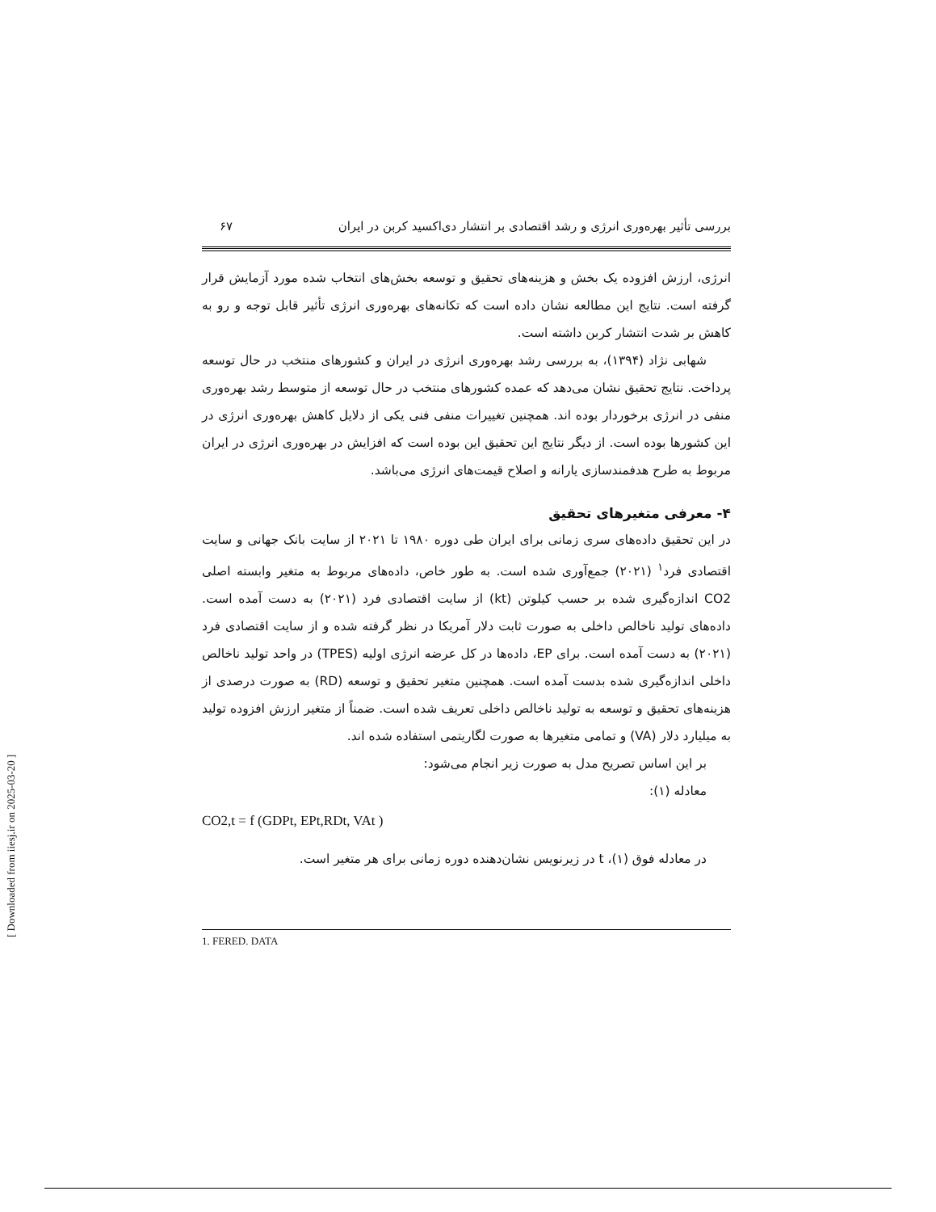بررسی تأثیر بهره‌وری انرژی و رشد اقتصادی بر انتشار دی‌اکسید کربن در ایران ۶۷
انرژی، ارزش افزوده یک بخش و هزینه‌های تحقیق و توسعه بخش‌های انتخاب شده مورد آزمایش قرار گرفته است. نتایج این مطالعه نشان داده است که تکانه‌های بهره‌وری انرژی تأثیر قابل توجه و رو به کاهش بر شدت انتشار کربن داشته است.
شهابی نژاد (۱۳۹۴)، به بررسی رشد بهره‌وری انرژی در ایران و کشورهای منتخب در حال توسعه پرداخت. نتایج تحقیق نشان می‌دهد که عمده کشورهای منتخب در حال توسعه از متوسط رشد بهره‌وری منفی در انرژی برخوردار بوده اند. همچنین تغییرات منفی فنی یکی از دلایل کاهش بهره‌وری انرژی در این کشورها بوده است. از دیگر نتایج این تحقیق این بوده است که افزایش در بهره‌وری انرژی در ایران مربوط به طرح هدفمندسازی یارانه و اصلاح قیمت‌های انرژی می‌باشد.
۴- معرفی متغیرهای تحقیق
در این تحقیق داده‌های سری زمانی برای ایران طی دوره ۱۹۸۰ تا ۲۰۲۱ از سایت بانک جهانی و سایت اقتصادی فرد<sup>۱</sup> (۲۰۲۱) جمع‌آوری شده است. به طور خاص، داده‌های مربوط به متغیر وابسته اصلی CO2 اندازه‌گیری شده بر حسب کیلوتن (kt) از سایت اقتصادی فرد (۲۰۲۱) به دست آمده است. داده‌های تولید ناخالص داخلی به صورت ثابت دلار آمریکا در نظر گرفته شده و از سایت اقتصادی فرد (۲۰۲۱) به دست آمده است. برای EP، داده‌ها در کل عرضه انرژی اولیه (TPES) در واحد تولید ناخالص داخلی اندازه‌گیری شده بدست آمده است. همچنین متغیر تحقیق و توسعه (RD) به صورت درصدی از هزینه‌های تحقیق و توسعه به تولید ناخالص داخلی تعریف شده است. ضمناً از متغیر ارزش افزوده تولید به میلیارد دلار (VA) و تمامی متغیرها به صورت لگاریتمی استفاده شده اند.
بر این اساس تصریح مدل به صورت زیر انجام می‌شود:
معادله (۱):
CO2,t = f (GDPt, EPt,RDt, VAt )
در معادله فوق (۱)، t در زیرنویس نشان‌دهنده دوره زمانی برای هر متغیر است.
1. FERED. DATA
[ Downloaded from iiesj.ir on 2025-03-20 ]